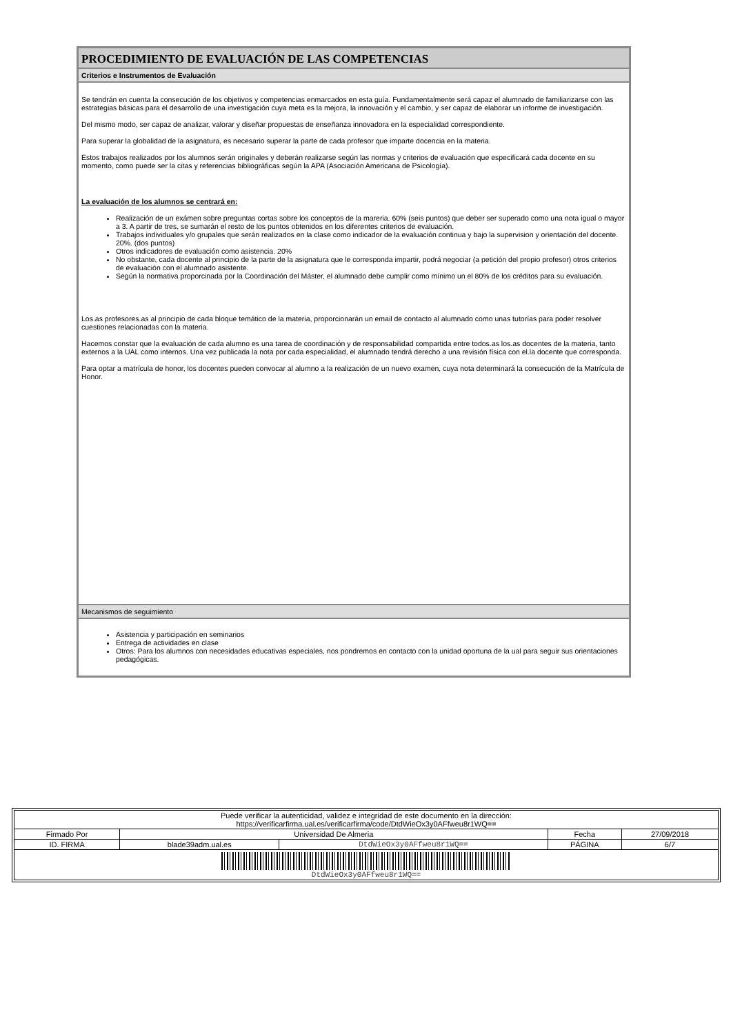PROCEDIMIENTO DE EVALUACIÓN DE LAS COMPETENCIAS
Criterios e Instrumentos de Evaluación
Se tendrán en cuenta la consecución de los objetivos y competencias enmarcados en esta guía. Fundamentalmente será capaz el alumnado de familiarizarse con las estrategias básicas para el desarrollo de una investigación cuya meta es la mejora, la innovación y el cambio, y ser capaz de elaborar un informe de investigación.
Del mismo modo, ser capaz de analizar, valorar y diseñar propuestas de enseñanza innovadora en la especialidad correspondiente.
Para superar la globalidad de la asignatura, es necesario superar la parte de cada profesor que imparte docencia en la materia.
Estos trabajos realizados por los alumnos serán originales y deberán realizarse según las normas y criterios de evaluación que especificará cada docente en su momento, como puede ser la citas y referencias bibliográficas según la APA (Asociación Americana de Psicología).
La evaluación de los alumnos se centrará en:
Realización de un exámen sobre preguntas cortas sobre los conceptos de la mareria. 60% (seis puntos) que deber ser superado como una nota igual o mayor a 3. A partir de tres, se sumarán el resto de los puntos obtenidos en los diferentes criterios de evaluación.
Trabajos individuales y/o grupales que serán realizados en la clase como indicador de la evaluación continua y bajo la supervision y orientación del docente. 20%. (dos puntos)
Otros indicadores de evaluación como asistencia. 20%
No obstante, cada docente al principio de la parte de la asignatura que le corresponda impartir, podrá negociar (a petición del propio profesor) otros criterios de evaluación con el alumnado asistente.
Según la normativa proporcinada por la Coordinación del Máster, el alumnado debe cumplir como mínimo un el 80% de los créditos para su evaluación.
Los.as profesores.as al principio de cada bloque temático de la materia, proporcionarán un email de contacto al alumnado como unas tutorías para poder resolver cuestiones relacionadas con la materia.
Hacemos constar que la evaluación de cada alumno es una tarea de coordinación y de responsabilidad compartida entre todos.as los.as docentes de la materia, tanto externos a la UAL como internos. Una vez publicada la nota por cada especialidad, el alumnado tendrá derecho a una revisión física con el.la docente que corresponda.
Para optar a matrícula de honor, los docentes pueden convocar al alumno a la realización de un nuevo examen, cuya nota determinará la consecución de la Matrícula de Honor.
Mecanismos de seguimiento
Asistencia y participación en seminarios
Entrega de actividades en clase
Otros: Para los alumnos con necesidades educativas especiales, nos pondremos en contacto con la unidad oportuna de la ual para seguir sus orientaciones pedagógicas.
| Puede verificar la autenticidad, validez e integridad de este documento en la dirección: https://verificarfirma.ual.es/verificarfirma/code/DtdWieOx3y0AFfweu8r1WQ== | | | | |
| Firmado Por | Universidad De Almeria | | Fecha | 27/09/2018 |
| ID. FIRMA | blade39adm.ual.es | DtdWieOx3y0AFfweu8r1WQ== | PÁGINA | 6/7 |
| DtdWieOx3y0AFfweu8r1WQ== | | | | |